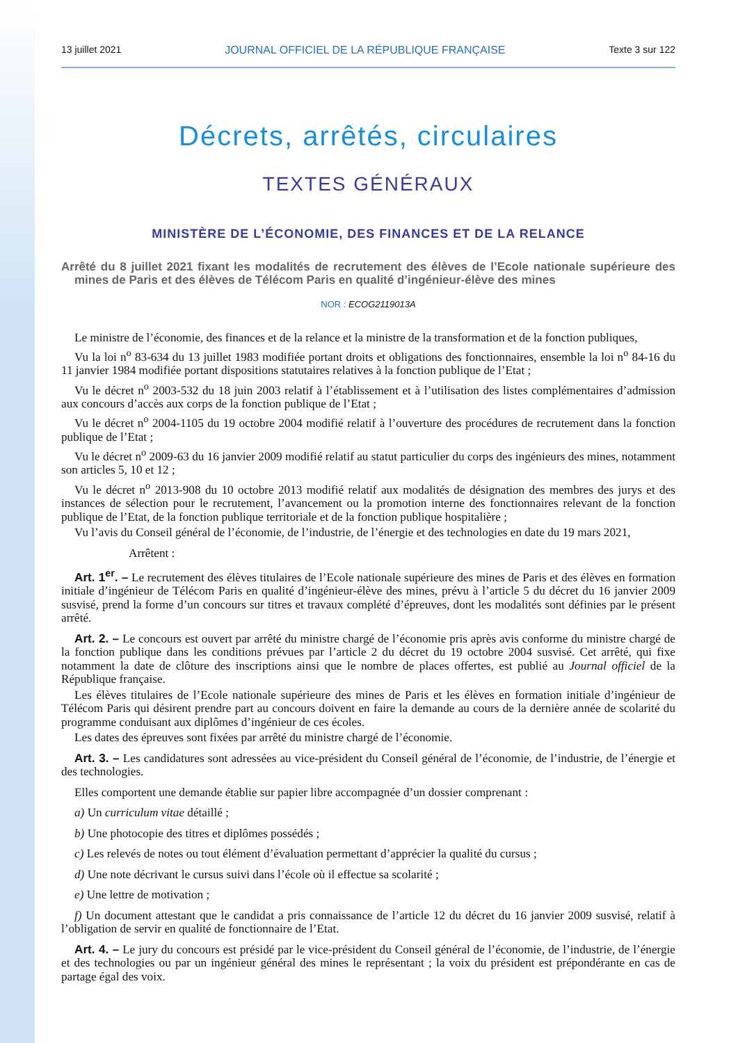13 juillet 2021 JOURNAL OFFICIEL DE LA RÉPUBLIQUE FRANÇAISE Texte 3 sur 122
Décrets, arrêtés, circulaires
TEXTES GÉNÉRAUX
MINISTÈRE DE L’ÉCONOMIE, DES FINANCES ET DE LA RELANCE
Arrêté du 8 juillet 2021 fixant les modalités de recrutement des élèves de l’Ecole nationale supérieure des mines de Paris et des élèves de Télécom Paris en qualité d’ingénieur-élève des mines
NOR : ECOG2119013A
Le ministre de l’économie, des finances et de la relance et la ministre de la transformation et de la fonction publiques,
Vu la loi n<sup>o</sup> 83-634 du 13 juillet 1983 modifiée portant droits et obligations des fonctionnaires, ensemble la loi n<sup>o</sup> 84-16 du 11 janvier 1984 modifiée portant dispositions statutaires relatives à la fonction publique de l’Etat ;
Vu le décret n<sup>o</sup> 2003-532 du 18 juin 2003 relatif à l’établissement et à l’utilisation des listes complémentaires d’admission aux concours d’accès aux corps de la fonction publique de l’Etat ;
Vu le décret n<sup>o</sup> 2004-1105 du 19 octobre 2004 modifié relatif à l’ouverture des procédures de recrutement dans la fonction publique de l’Etat ;
Vu le décret n<sup>o</sup> 2009-63 du 16 janvier 2009 modifié relatif au statut particulier du corps des ingénieurs des mines, notamment son articles 5, 10 et 12 ;
Vu le décret n<sup>o</sup> 2013-908 du 10 octobre 2013 modifié relatif aux modalités de désignation des membres des jurys et des instances de sélection pour le recrutement, l’avancement ou la promotion interne des fonctionnaires relevant de la fonction publique de l’Etat, de la fonction publique territoriale et de la fonction publique hospitalière ;
Vu l’avis du Conseil général de l’économie, de l’industrie, de l’énergie et des technologies en date du 19 mars 2021,
Arrêtent :
Art. 1<sup>er</sup>. – Le recrutement des élèves titulaires de l’Ecole nationale supérieure des mines de Paris et des élèves en formation initiale d’ingénieur de Télécom Paris en qualité d’ingénieur-élève des mines, prévu à l’article 5 du décret du 16 janvier 2009 susvisé, prend la forme d’un concours sur titres et travaux complété d’épreuves, dont les modalités sont définies par le présent arrêté.
Art. 2. – Le concours est ouvert par arrêté du ministre chargé de l’économie pris après avis conforme du ministre chargé de la fonction publique dans les conditions prévues par l’article 2 du décret du 19 octobre 2004 susvisé. Cet arrêté, qui fixe notamment la date de clôture des inscriptions ainsi que le nombre de places offertes, est publié au Journal officiel de la République française.
Les élèves titulaires de l’Ecole nationale supérieure des mines de Paris et les élèves en formation initiale d’ingénieur de Télécom Paris qui désirent prendre part au concours doivent en faire la demande au cours de la dernière année de scolarité du programme conduisant aux diplômes d’ingénieur de ces écoles.
Les dates des épreuves sont fixées par arrêté du ministre chargé de l’économie.
Art. 3. – Les candidatures sont adressées au vice-président du Conseil général de l’économie, de l’industrie, de l’énergie et des technologies.
Elles comportent une demande établie sur papier libre accompagnée d’un dossier comprenant :
a) Un curriculum vitae détaillé ;
b) Une photocopie des titres et diplômes possédés ;
c) Les relevés de notes ou tout élément d’évaluation permettant d’apprécier la qualité du cursus ;
d) Une note décrivant le cursus suivi dans l’école où il effectue sa scolarité ;
e) Une lettre de motivation ;
f) Un document attestant que le candidat a pris connaissance de l’article 12 du décret du 16 janvier 2009 susvisé, relatif à l’obligation de servir en qualité de fonctionnaire de l’Etat.
Art. 4. – Le jury du concours est présidé par le vice-président du Conseil général de l’économie, de l’industrie, de l’énergie et des technologies ou par un ingénieur général des mines le représentant ; la voix du président est prépondérante en cas de partage égal des voix.